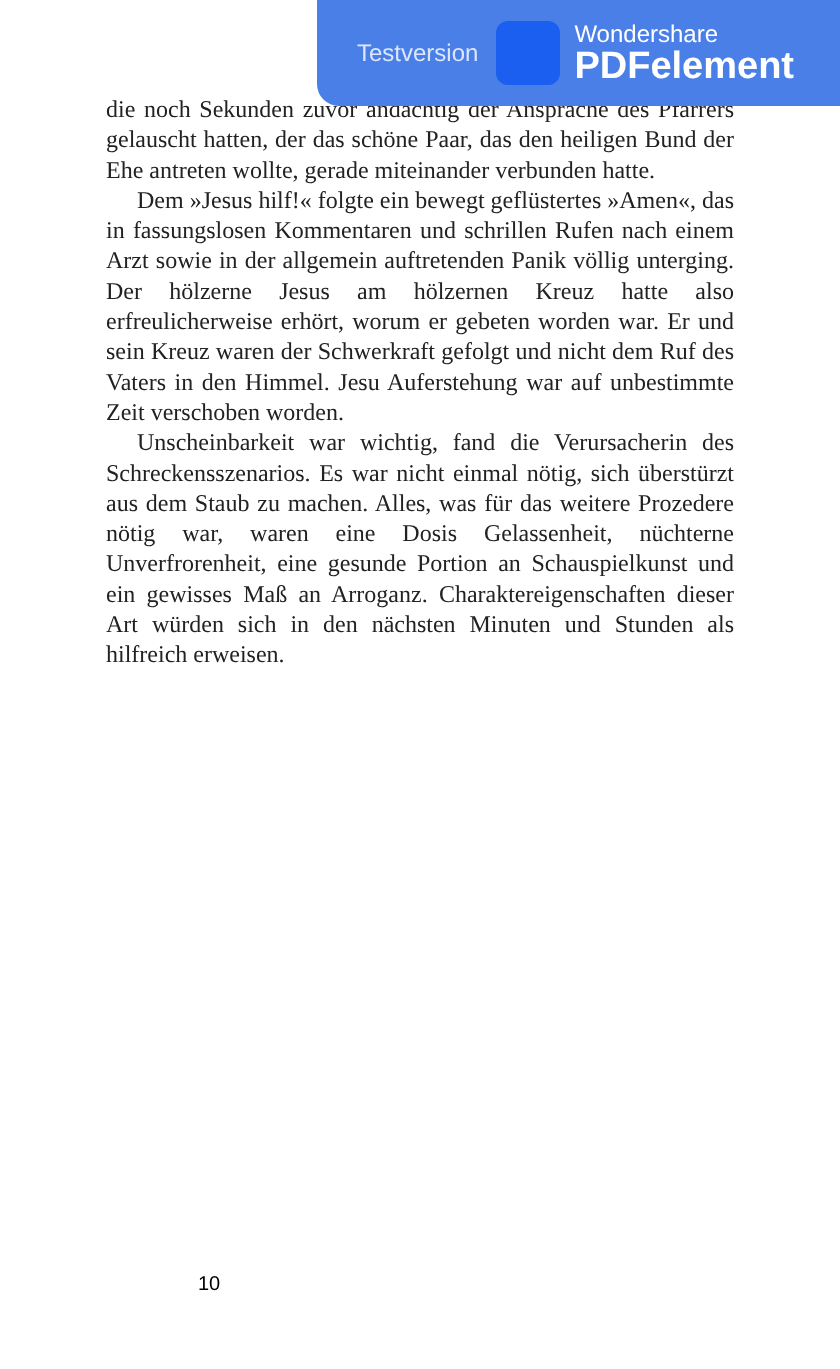die noch Sekunden zuvor andächtig der Ansprache des Pfarrers gelauscht hatten, der das schöne Paar, das den heiligen Bund der Ehe antreten wollte, gerade miteinander verbunden hatte.
Dem »Jesus hilf!« folgte ein bewegt geflüstertes »Amen«, das in fassungslosen Kommentaren und schrillen Rufen nach einem Arzt sowie in der allgemein auftretenden Panik völlig unterging. Der hölzerne Jesus am hölzernen Kreuz hatte also erfreulicherweise erhört, worum er gebeten worden war. Er und sein Kreuz waren der Schwerkraft gefolgt und nicht dem Ruf des Vaters in den Himmel. Jesu Auferstehung war auf unbestimmte Zeit verschoben worden.
Unscheinbarkeit war wichtig, fand die Verursacherin des Schreckensszenarios. Es war nicht einmal nötig, sich überstürzt aus dem Staub zu machen. Alles, was für das weitere Prozedere nötig war, waren eine Dosis Gelassenheit, nüchterne Unverfrorenheit, eine gesunde Portion an Schauspielkunst und ein gewisses Maß an Arroganz. Charaktereigenschaften dieser Art würden sich in den nächsten Minuten und Stunden als hilfreich erweisen.
Testversion
Wondershare
PDFelement
10